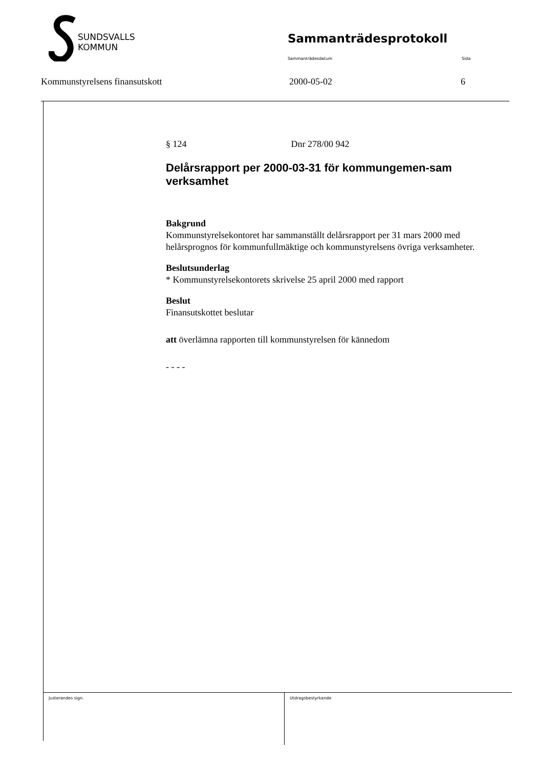SUNDSVALLS
KOMMUN
Sammanträdesprotokoll
Sammanträdesdatum Sida
Kommunstyrelsens finansutskott 2000-05-02 6
§ 124 Dnr 278/00 942
Delårsrapport per 2000-03-31 för kommungemen-sam verksamhet
Bakgrund
Kommunstyrelsekontoret har sammanställt delårsrapport per 31 mars 2000 med helårsprognos för kommunfullmäktige och kommunstyrelsens övriga verksamheter.
Beslutsunderlag
* Kommunstyrelsekontorets skrivelse 25 april 2000 med rapport
Beslut
Finansutskottet beslutar
att överlämna rapporten till kommunstyrelsen för kännedom
- - - -
Justerandes sign. Utdragsbestyrkande